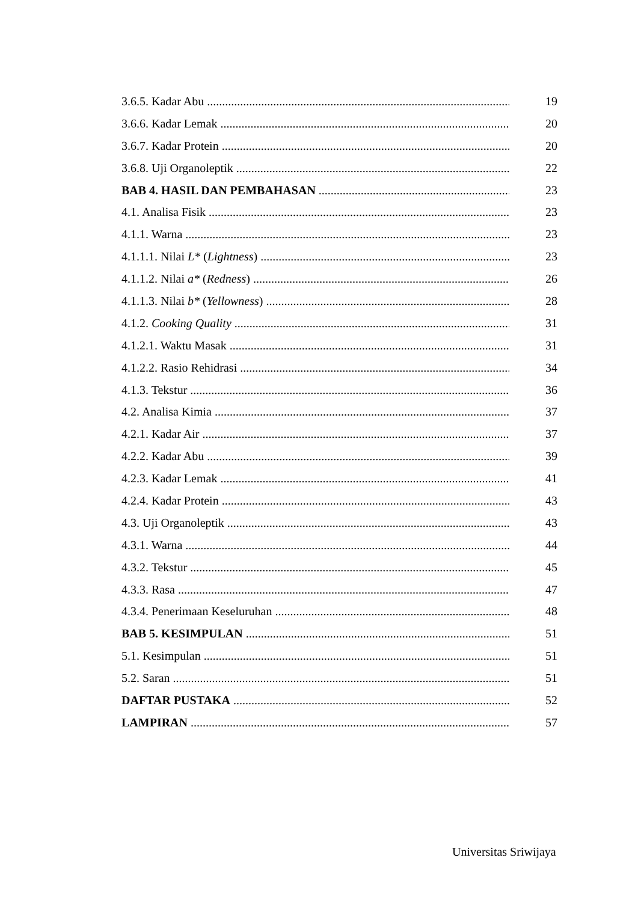3.6.5. Kadar Abu 19
3.6.6. Kadar Lemak 20
3.6.7. Kadar Protein 20
3.6.8. Uji Organoleptik 22
BAB 4. HASIL DAN PEMBAHASAN 23
4.1. Analisa Fisik 23
4.1.1. Warna 23
4.1.1.1. Nilai L* (Lightness) 23
4.1.1.2. Nilai a* (Redness) 26
4.1.1.3. Nilai b* (Yellowness) 28
4.1.2. Cooking Quality 31
4.1.2.1. Waktu Masak 31
4.1.2.2. Rasio Rehidrasi 34
4.1.3. Tekstur 36
4.2. Analisa Kimia 37
4.2.1. Kadar Air 37
4.2.2. Kadar Abu 39
4.2.3. Kadar Lemak 41
4.2.4. Kadar Protein 43
4.3. Uji Organoleptik 43
4.3.1. Warna 44
4.3.2. Tekstur 45
4.3.3. Rasa 47
4.3.4. Penerimaan Keseluruhan 48
BAB 5. KESIMPULAN 51
5.1. Kesimpulan 51
5.2. Saran 51
DAFTAR PUSTAKA 52
LAMPIRAN 57
Universitas Sriwijaya